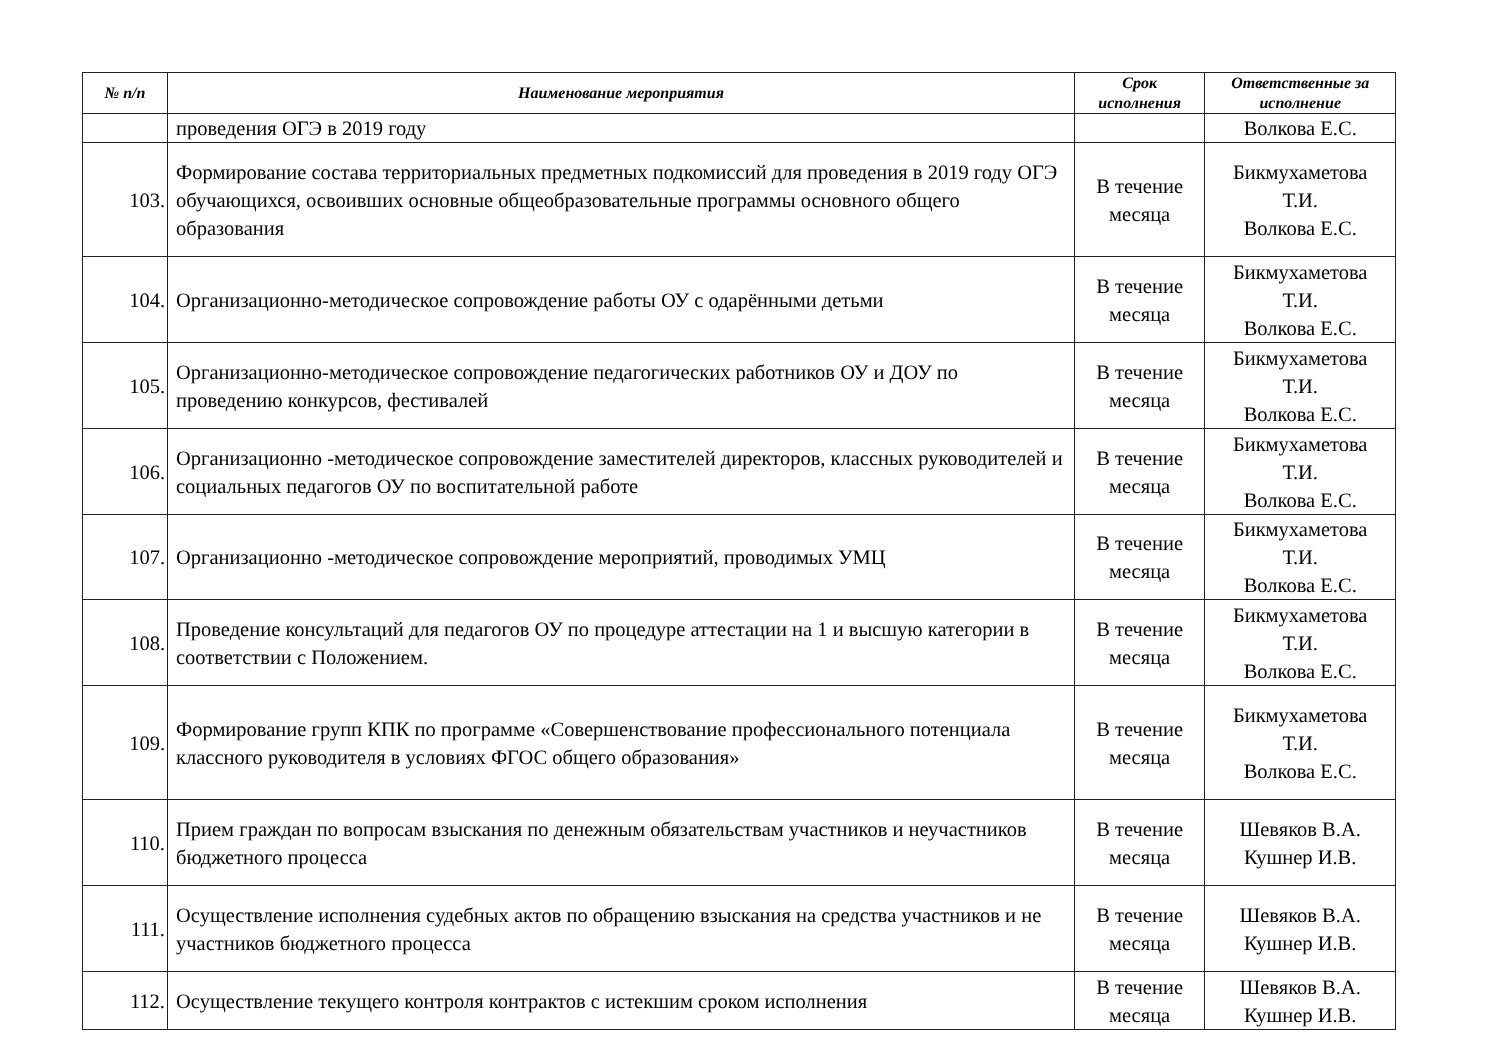| № п/п | Наименование мероприятия | Срок исполнения | Ответственные за исполнение |
| --- | --- | --- | --- |
| | проведения ОГЭ в 2019 году | | Волкова Е.С. |
| 103. | Формирование состава территориальных предметных подкомиссий для проведения в 2019 году ОГЭ обучающихся, освоивших основные общеобразовательные программы основного общего образования | В течение месяца | Бикмухаметова Т.И. Волкова Е.С. |
| 104. | Организационно-методическое сопровождение работы ОУ с одарёнными детьми | В течение месяца | Бикмухаметова Т.И. Волкова Е.С. |
| 105. | Организационно-методическое сопровождение педагогических работников ОУ и ДОУ по проведению конкурсов, фестивалей | В течение месяца | Бикмухаметова Т.И. Волкова Е.С. |
| 106. | Организационно -методическое сопровождение заместителей директоров, классных руководителей и социальных педагогов ОУ по воспитательной работе | В течение месяца | Бикмухаметова Т.И. Волкова Е.С. |
| 107. | Организационно -методическое сопровождение мероприятий, проводимых УМЦ | В течение месяца | Бикмухаметова Т.И. Волкова Е.С. |
| 108. | Проведение консультаций для педагогов ОУ по процедуре аттестации на 1 и высшую категории в соответствии с Положением. | В течение месяца | Бикмухаметова Т.И. Волкова Е.С. |
| 109. | Формирование групп КПК по программе «Совершенствование профессионального потенциала классного руководителя в условиях ФГОС общего образования» | В течение месяца | Бикмухаметова Т.И. Волкова Е.С. |
| 110. | Прием граждан по вопросам взыскания по денежным обязательствам участников и неучастников бюджетного процесса | В течение месяца | Шевяков В.А. Кушнер И.В. |
| 111. | Осуществление исполнения судебных актов по обращению взыскания на средства участников и не участников бюджетного процесса | В течение месяца | Шевяков В.А. Кушнер И.В. |
| 112. | Осуществление текущего контроля контрактов с истекшим сроком исполнения | В течение месяца | Шевяков В.А. Кушнер И.В. |